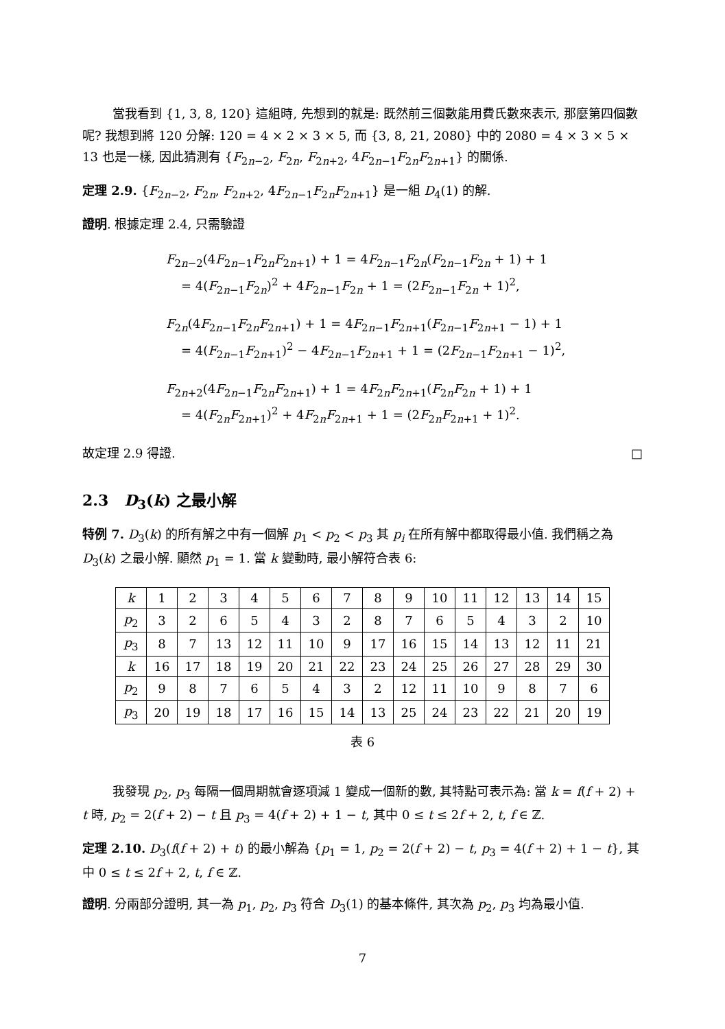當我看到 {1, 3, 8, 120} 這組時, 先想到的就是: 既然前三個數能用費氏數來表示, 那麼第四個數呢? 我想到將 120 分解: 120 = 4 × 2 × 3 × 5, 而 {3, 8, 21, 2080} 中的 2080 = 4 × 3 × 5 × 13 也是一樣, 因此猜測有 {F<sub>2n−2</sub>, F<sub>2n</sub>, F<sub>2n+2</sub>, 4F<sub>2n−1</sub>F<sub>2n</sub>F<sub>2n+1</sub>} 的關係.
定理 2.9. {F<sub>2n−2</sub>, F<sub>2n</sub>, F<sub>2n+2</sub>, 4F<sub>2n−1</sub>F<sub>2n</sub>F<sub>2n+1</sub>} 是一組 D<sub>4</sub>(1) 的解.
證明. 根據定理 2.4, 只需驗證
F<sub>2n−2</sub>(4F<sub>2n−1</sub>F<sub>2n</sub>F<sub>2n+1</sub>) + 1 = 4F<sub>2n−1</sub>F<sub>2n</sub>(F<sub>2n−1</sub>F<sub>2n</sub> + 1) + 1
= 4(F<sub>2n−1</sub>F<sub>2n</sub>)<sup>2</sup> + 4F<sub>2n−1</sub>F<sub>2n</sub> + 1 = (2F<sub>2n−1</sub>F<sub>2n</sub> + 1)<sup>2</sup>,
F<sub>2n</sub>(4F<sub>2n−1</sub>F<sub>2n</sub>F<sub>2n+1</sub>) + 1 = 4F<sub>2n−1</sub>F<sub>2n+1</sub>(F<sub>2n−1</sub>F<sub>2n+1</sub> − 1) + 1
= 4(F<sub>2n−1</sub>F<sub>2n+1</sub>)<sup>2</sup> − 4F<sub>2n−1</sub>F<sub>2n+1</sub> + 1 = (2F<sub>2n−1</sub>F<sub>2n+1</sub> − 1)<sup>2</sup>,
F<sub>2n+2</sub>(4F<sub>2n−1</sub>F<sub>2n</sub>F<sub>2n+1</sub>) + 1 = 4F<sub>2n</sub>F<sub>2n+1</sub>(F<sub>2n</sub>F<sub>2n</sub> + 1) + 1
= 4(F<sub>2n</sub>F<sub>2n+1</sub>)<sup>2</sup> + 4F<sub>2n</sub>F<sub>2n+1</sub> + 1 = (2F<sub>2n</sub>F<sub>2n+1</sub> + 1)<sup>2</sup>.
故定理 2.9 得證. □
2.3 D<sub>3</sub>(k) 之最小解
特例 7. D<sub>3</sub>(k) 的所有解之中有一個解 p<sub>1</sub> < p<sub>2</sub> < p<sub>3</sub> 其 p<sub>i</sub> 在所有解中都取得最小值. 我們稱之為 D<sub>3</sub>(k) 之最小解. 顯然 p<sub>1</sub> = 1. 當 k 變動時, 最小解符合表 6:
| k | 1 | 2 | 3 | 4 | 5 | 6 | 7 | 8 | 9 | 10 | 11 | 12 | 13 | 14 | 15 |
| p<sub>2</sub> | 3 | 2 | 6 | 5 | 4 | 3 | 2 | 8 | 7 | 6 | 5 | 4 | 3 | 2 | 10 |
| p<sub>3</sub> | 8 | 7 | 13 | 12 | 11 | 10 | 9 | 17 | 16 | 15 | 14 | 13 | 12 | 11 | 21 |
| k | 16 | 17 | 18 | 19 | 20 | 21 | 22 | 23 | 24 | 25 | 26 | 27 | 28 | 29 | 30 |
| p<sub>2</sub> | 9 | 8 | 7 | 6 | 5 | 4 | 3 | 2 | 12 | 11 | 10 | 9 | 8 | 7 | 6 |
| p<sub>3</sub> | 20 | 19 | 18 | 17 | 16 | 15 | 14 | 13 | 25 | 24 | 23 | 22 | 21 | 20 | 19 |
表 6
我發現 p<sub>2</sub>, p<sub>3</sub> 每隔一個周期就會逐項減 1 變成一個新的數, 其特點可表示為: 當 k = f(f + 2) + t 時, p<sub>2</sub> = 2(f + 2) − t 且 p<sub>3</sub> = 4(f + 2) + 1 − t, 其中 0 ≤ t ≤ 2f + 2, t, f ∈ ℤ.
定理 2.10. D<sub>3</sub>(f(f + 2) + t) 的最小解為 {p<sub>1</sub> = 1, p<sub>2</sub> = 2(f + 2) − t, p<sub>3</sub> = 4(f + 2) + 1 − t}, 其中 0 ≤ t ≤ 2f + 2, t, f ∈ ℤ.
證明. 分兩部分證明, 其一為 p<sub>1</sub>, p<sub>2</sub>, p<sub>3</sub> 符合 D<sub>3</sub>(1) 的基本條件, 其次為 p<sub>2</sub>, p<sub>3</sub> 均為最小值.
7